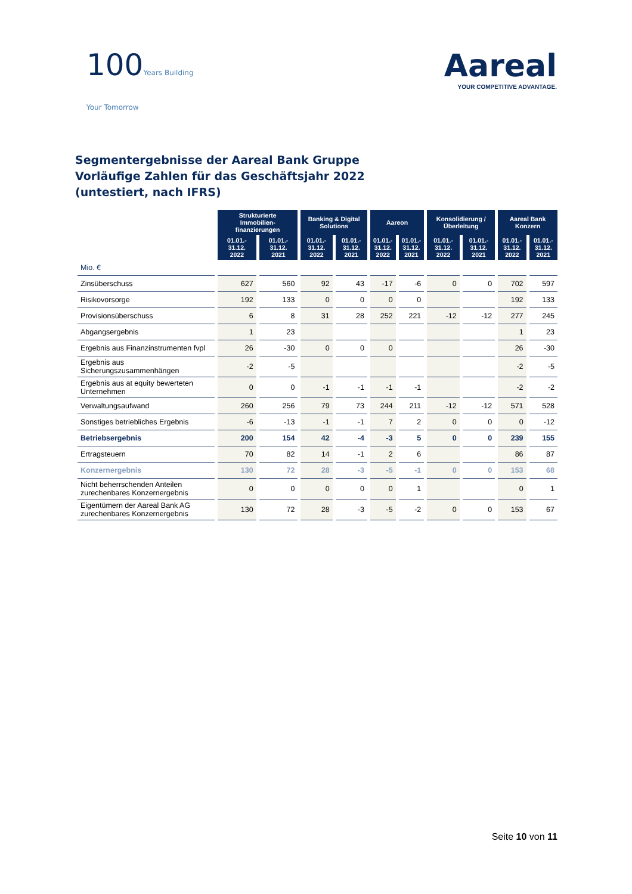100Years Building
Your Tomorrow
Aareal
YOUR COMPETITIVE ADVANTAGE.
Segmentergebnisse der Aareal Bank Gruppe
Vorläufige Zahlen für das Geschäftsjahr 2022
(untestiert, nach IFRS)
| | Strukturierte Immobilien-finanzierungen | | Banking & Digital Solutions | | Aareon | | Konsolidierung / Überleitung | | Aareal Bank Konzern | |
| | 01.01.- 31.12. 2022 | 01.01.- 31.12. 2021 | 01.01.- 31.12. 2022 | 01.01.- 31.12. 2021 | 01.01.- 31.12. 2022 | 01.01.- 31.12. 2021 | 01.01.- 31.12. 2022 | 01.01.- 31.12. 2021 | 01.01.- 31.12. 2022 | 01.01.- 31.12. 2021 |
| Mio. € | | | | | | | | | | |
| Zinsüberschuss | 627 | 560 | 92 | 43 | -17 | -6 | 0 | 0 | 702 | 597 |
| Risikovorsorge | 192 | 133 | 0 | 0 | 0 | 0 | | | 192 | 133 |
| Provisionsüberschuss | 6 | 8 | 31 | 28 | 252 | 221 | -12 | -12 | 277 | 245 |
| Abgangsergebnis | 1 | 23 | | | | | | | 1 | 23 |
| Ergebnis aus Finanzinstrumenten fvpl | 26 | -30 | 0 | 0 | 0 | | | | 26 | -30 |
| Ergebnis aus Sicherungszusammenhängen | -2 | -5 | | | | | | | -2 | -5 |
| Ergebnis aus at equity bewerteten Unternehmen | 0 | 0 | -1 | -1 | -1 | -1 | | | -2 | -2 |
| Verwaltungsaufwand | 260 | 256 | 79 | 73 | 244 | 211 | -12 | -12 | 571 | 528 |
| Sonstiges betriebliches Ergebnis | -6 | -13 | -1 | -1 | 7 | 2 | 0 | 0 | 0 | -12 |
| Betriebsergebnis | 200 | 154 | 42 | -4 | -3 | 5 | 0 | 0 | 239 | 155 |
| Ertragsteuern | 70 | 82 | 14 | -1 | 2 | 6 | | | 86 | 87 |
| Konzernergebnis | 130 | 72 | 28 | -3 | -5 | -1 | 0 | 0 | 153 | 68 |
| Nicht beherrschenden Anteilen zurechenbares Konzernergebnis | 0 | 0 | 0 | 0 | 0 | 1 | | | 0 | 1 |
| Eigentümern der Aareal Bank AG zurechenbares Konzernergebnis | 130 | 72 | 28 | -3 | -5 | -2 | 0 | 0 | 153 | 67 |
Seite 10 von 11